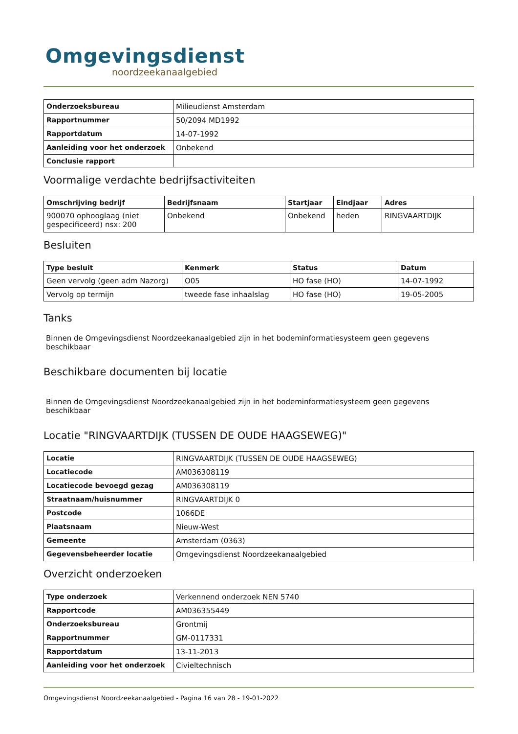Omgevingsdienst
noordzeekanaalgebied
| Onderzoeksbureau | Milieudienst Amsterdam |
| Rapportnummer | 50/2094 MD1992 |
| Rapportdatum | 14-07-1992 |
| Aanleiding voor het onderzoek | Onbekend |
| Conclusie rapport | |
Voormalige verdachte bedrijfsactiviteiten
| Omschrijving bedrijf | Bedrijfsnaam | Startjaar | Eindjaar | Adres |
| --- | --- | --- | --- | --- |
| 900070 ophooglaag (niet gespecificeerd) nsx: 200 | Onbekend | Onbekend | heden | RINGVAARTDIJK |
Besluiten
| Type besluit | Kenmerk | Status | Datum |
| --- | --- | --- | --- |
| Geen vervolg (geen adm Nazorg) | O05 | HO fase (HO) | 14-07-1992 |
| Vervolg op termijn | tweede fase inhaalslag | HO fase (HO) | 19-05-2005 |
Tanks
Binnen de Omgevingsdienst Noordzeekanaalgebied zijn in het bodeminformatiesysteem geen gegevens beschikbaar
Beschikbare documenten bij locatie
Binnen de Omgevingsdienst Noordzeekanaalgebied zijn in het bodeminformatiesysteem geen gegevens beschikbaar
Locatie "RINGVAARTDIJK (TUSSEN DE OUDE HAAGSEWEG)"
| Locatie | RINGVAARTDIJK (TUSSEN DE OUDE HAAGSEWEG) |
| Locatiecode | AM036308119 |
| Locatiecode bevoegd gezag | AM036308119 |
| Straatnaam/huisnummer | RINGVAARTDIJK 0 |
| Postcode | 1066DE |
| Plaatsnaam | Nieuw-West |
| Gemeente | Amsterdam (0363) |
| Gegevensbeheerder locatie | Omgevingsdienst Noordzeekanaalgebied |
Overzicht onderzoeken
| Type onderzoek | Verkennend onderzoek NEN 5740 |
| Rapportcode | AM036355449 |
| Onderzoeksbureau | Grontmij |
| Rapportnummer | GM-0117331 |
| Rapportdatum | 13-11-2013 |
| Aanleiding voor het onderzoek | Civieltechnisch |
Omgevingsdienst Noordzeekanaalgebied - Pagina 16 van 28 - 19-01-2022